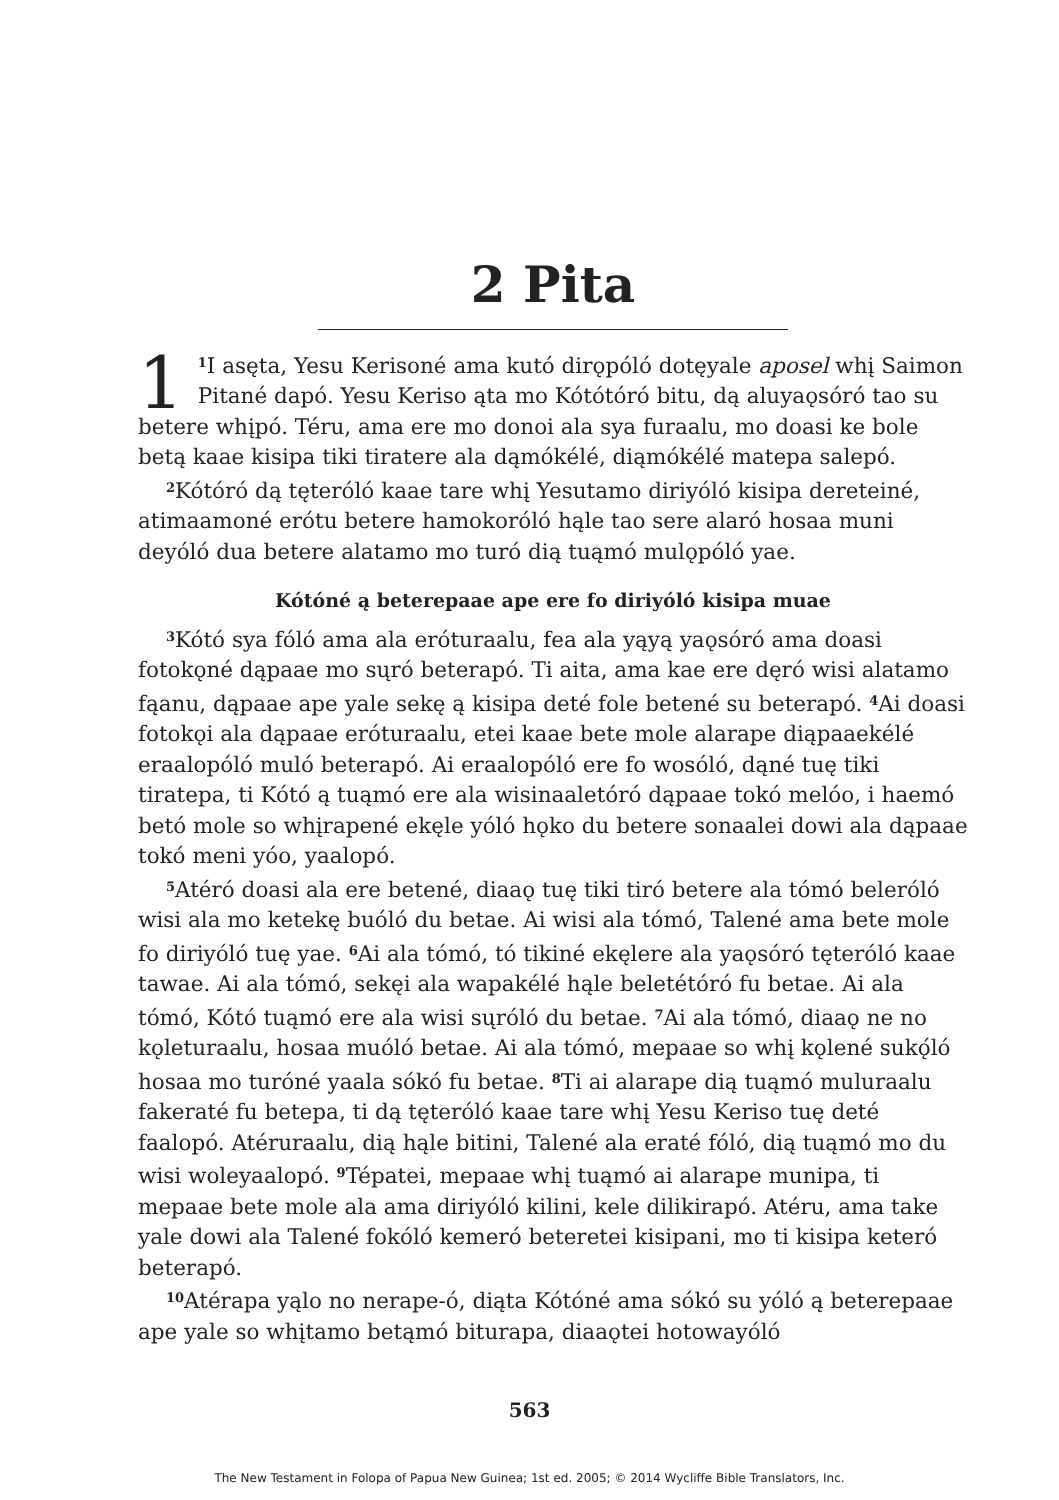2 Pita
1<sup>1</sup>I asęta, Yesu Kerisoné ama kutó dirǫpóló dotęyale aposel whį Saimon Pitané dapó. Yesu Keriso ąta mo Kótótóró bitu, dą aluyaǫsóró tao su betere whįpó. Téru, ama ere mo donoi ala sya furaalu, mo doasi ke bole betą kaae kisipa tiki tiratere ala dąmókélé, diąmókélé matepa salepó.
<sup>2</sup> Kótóró dą tęteróló kaae tare whį Yesutamo diriyóló kisipa dereteiné, atimaamoné erótu betere hamokoróló hąle tao sere alaró hosaa muni deyóló dua betere alatamo mo turó dią tuąmó mulǫpóló yae.
Kótóné ą beterepaae ape ere fo diriyóló kisipa muae
<sup>3</sup> Kótó sya fóló ama ala eróturaalu, fea ala yąyą yaǫsóró ama doasi fotokǫné dąpaae mo sųró beterapó. Ti aita, ama kae ere dęró wisi alatamo fąanu, dąpaae ape yale sekę ą kisipa deté fole betené su beterapó. <sup>4</sup>Ai doasi fotokǫi ala dąpaae eróturaalu, etei kaae bete mole alarape diąpaaekélé eraalopóló muló beterapó. Ai eraalopóló ere fo wosóló, dąné tuę tiki tiratepa, ti Kótó ą tuąmó ere ala wisinaaletóró dąpaae tokó melóo, i haemó betó mole so whįrapené ekęle yóló hǫko du betere sonaalei dowi ala dąpaae tokó meni yóo, yaalopó.
<sup>5</sup> Atéró doasi ala ere betené, diaaǫ tuę tiki tiró betere ala tómó beleróló wisi ala mo ketekę buóló du betae. Ai wisi ala tómó, Talené ama bete mole fo diriyóló tuę yae. <sup>6</sup>Ai ala tómó, tó tikiné ekęlere ala yaǫsóró tęteróló kaae tawae. Ai ala tómó, sekęi ala wapakélé hąle beletétóró fu betae. Ai ala tómó, Kótó tuąmó ere ala wisi sųróló du betae. <sup>7</sup>Ai ala tómó, diaaǫ ne no kǫleturaalu, hosaa muóló betae. Ai ala tómó, mepaae so whį kǫlené sukǫ́ló hosaa mo turóné yaala sókó fu betae. <sup>8</sup>Ti ai alarape dią tuąmó muluraalu fakeraté fu betepa, ti dą tęteróló kaae tare whį Yesu Keriso tuę deté faalopó. Atéruraalu, dią hąle bitini, Talené ala eraté fóló, dią tuąmó mo du wisi woleyaalopó. <sup>9</sup>Tépatei, mepaae whį tuąmó ai alarape munipa, ti mepaae bete mole ala ama diriyóló kilini, kele dilikirapó. Atéru, ama take yale dowi ala Talené fokóló kemeró beteretei kisipani, mo ti kisipa keteró beterapó.
<sup>10</sup> Atérapa yąlo no nerape-ó, diąta Kótóné ama sókó su yóló ą beterepaae ape yale so whįtamo betąmó biturapa, diaaǫtei hotowayóló
563
The New Testament in Folopa of Papua New Guinea; 1st ed. 2005; © 2014 Wycliffe Bible Translators, Inc.